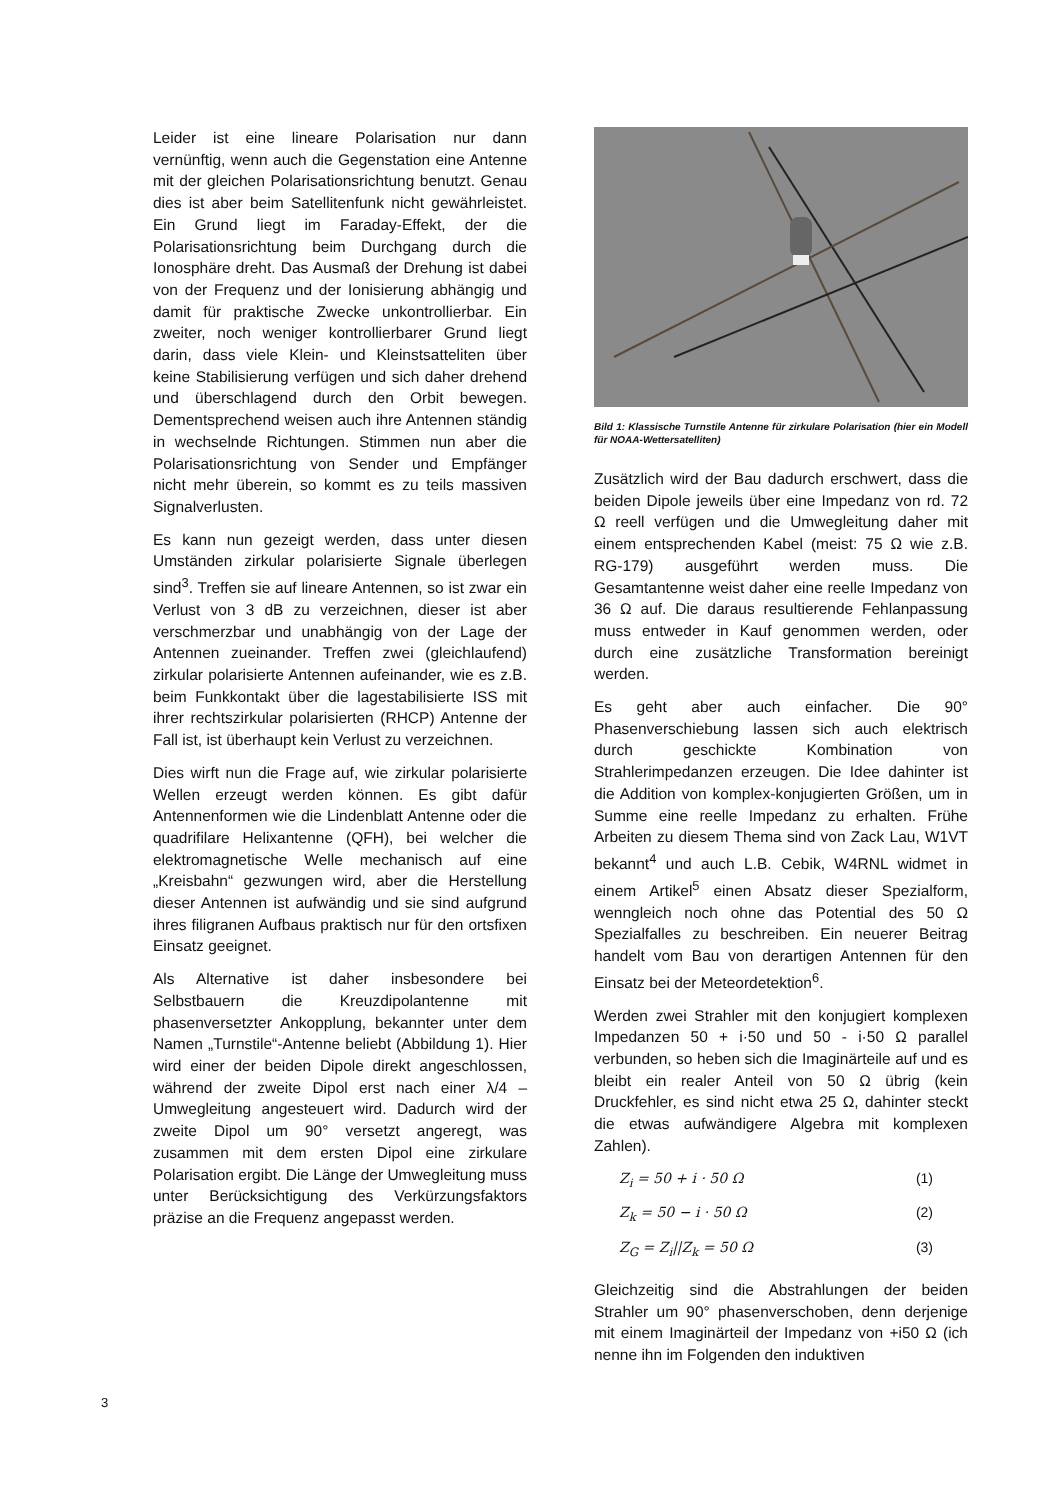Leider ist eine lineare Polarisation nur dann vernünftig, wenn auch die Gegenstation eine Antenne mit der gleichen Polarisationsrichtung benutzt. Genau dies ist aber beim Satellitenfunk nicht gewährleistet. Ein Grund liegt im Faraday-Effekt, der die Polarisationsrichtung beim Durchgang durch die Ionosphäre dreht. Das Ausmaß der Drehung ist dabei von der Frequenz und der Ionisierung abhängig und damit für praktische Zwecke unkontrollierbar. Ein zweiter, noch weniger kontrollierbarer Grund liegt darin, dass viele Klein- und Kleinstsatteliten über keine Stabilisierung verfügen und sich daher drehend und überschlagend durch den Orbit bewegen. Dementsprechend weisen auch ihre Antennen ständig in wechselnde Richtungen. Stimmen nun aber die Polarisationsrichtung von Sender und Empfänger nicht mehr überein, so kommt es zu teils massiven Signalverlusten.
Es kann nun gezeigt werden, dass unter diesen Umständen zirkular polarisierte Signale überlegen sind<sup>3</sup>. Treffen sie auf lineare Antennen, so ist zwar ein Verlust von 3 dB zu verzeichnen, dieser ist aber verschmerzbar und unabhängig von der Lage der Antennen zueinander. Treffen zwei (gleichlaufend) zirkular polarisierte Antennen aufeinander, wie es z.B. beim Funkkontakt über die lagestabilisierte ISS mit ihrer rechtszirkular polarisierten (RHCP) Antenne der Fall ist, ist überhaupt kein Verlust zu verzeichnen.
Dies wirft nun die Frage auf, wie zirkular polarisierte Wellen erzeugt werden können. Es gibt dafür Antennenformen wie die Lindenblatt Antenne oder die quadrifilare Helixantenne (QFH), bei welcher die elektromagnetische Welle mechanisch auf eine „Kreisbahn“ gezwungen wird, aber die Herstellung dieser Antennen ist aufwändig und sie sind aufgrund ihres filigranen Aufbaus praktisch nur für den ortsfixen Einsatz geeignet.
Als Alternative ist daher insbesondere bei Selbstbauern die Kreuzdipolantenne mit phasenversetzter Ankopplung, bekannter unter dem Namen „Turnstile“-Antenne beliebt (Abbildung 1). Hier wird einer der beiden Dipole direkt angeschlossen, während der zweite Dipol erst nach einer λ/4 – Umwegleitung angesteuert wird. Dadurch wird der zweite Dipol um 90° versetzt angeregt, was zusammen mit dem ersten Dipol eine zirkulare Polarisation ergibt. Die Länge der Umwegleitung muss unter Berücksichtigung des Verkürzungsfaktors präzise an die Frequenz angepasst werden.
Bild 1: Klassische Turnstile Antenne für zirkulare Polarisation (hier ein Modell für NOAA-Wettersatelliten)
Zusätzlich wird der Bau dadurch erschwert, dass die beiden Dipole jeweils über eine Impedanz von rd. 72 Ω reell verfügen und die Umwegleitung daher mit einem entsprechenden Kabel (meist: 75 Ω wie z.B. RG-179) ausgeführt werden muss. Die Gesamtantenne weist daher eine reelle Impedanz von 36 Ω auf. Die daraus resultierende Fehlanpassung muss entweder in Kauf genommen werden, oder durch eine zusätzliche Transformation bereinigt werden.
Es geht aber auch einfacher. Die 90° Phasenverschiebung lassen sich auch elektrisch durch geschickte Kombination von Strahlerimpedanzen erzeugen. Die Idee dahinter ist die Addition von komplex-konjugierten Größen, um in Summe eine reelle Impedanz zu erhalten. Frühe Arbeiten zu diesem Thema sind von Zack Lau, W1VT bekannt<sup>4</sup> und auch L.B. Cebik, W4RNL widmet in einem Artikel<sup>5</sup> einen Absatz dieser Spezialform, wenngleich noch ohne das Potential des 50 Ω Spezialfalles zu beschreiben. Ein neuerer Beitrag handelt vom Bau von derartigen Antennen für den Einsatz bei der Meteordetektion<sup>6</sup>.
Werden zwei Strahler mit den konjugiert komplexen Impedanzen 50 + i·50 und 50 - i·50 Ω parallel verbunden, so heben sich die Imaginärteile auf und es bleibt ein realer Anteil von 50 Ω übrig (kein Druckfehler, es sind nicht etwa 25 Ω, dahinter steckt die etwas aufwändigere Algebra mit komplexen Zahlen).
Z<sub>i</sub> = 50 + i · 50 Ω (1)
Z<sub>k</sub> = 50 − i · 50 Ω (2)
Z<sub>G</sub> = Z<sub>i</sub>||Z<sub>k</sub> = 50 Ω (3)
Gleichzeitig sind die Abstrahlungen der beiden Strahler um 90° phasenverschoben, denn derjenige mit einem Imaginärteil der Impedanz von +i50 Ω (ich nenne ihn im Folgenden den induktiven
3